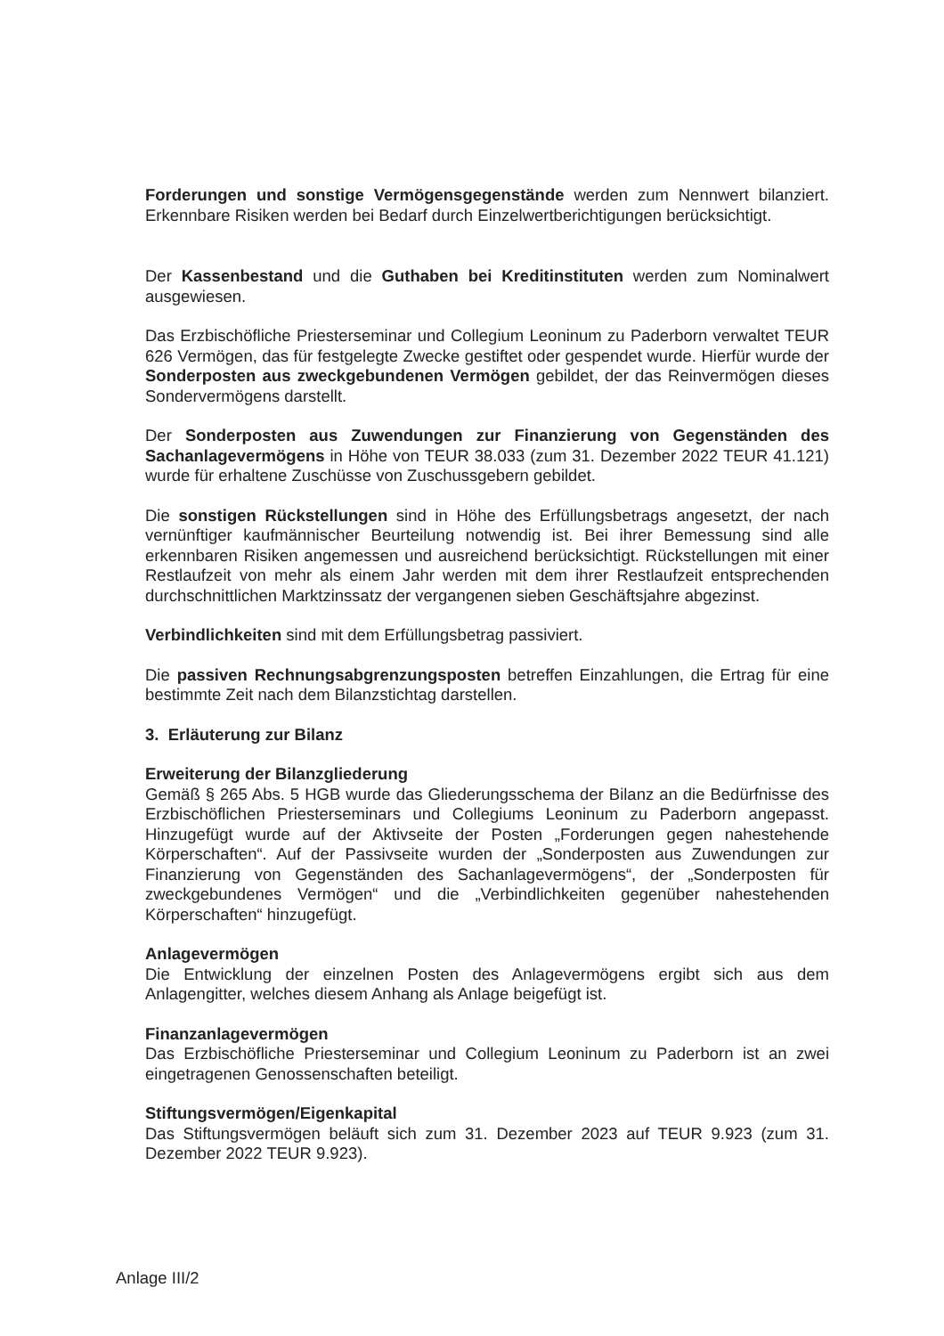Forderungen und sonstige Vermögensgegenstände werden zum Nennwert bilanziert. Erkennbare Risiken werden bei Bedarf durch Einzelwertberichtigungen berücksichtigt.
Der Kassenbestand und die Guthaben bei Kreditinstituten werden zum Nominalwert ausgewiesen.
Das Erzbischöfliche Priesterseminar und Collegium Leoninum zu Paderborn verwaltet TEUR 626 Vermögen, das für festgelegte Zwecke gestiftet oder gespendet wurde. Hierfür wurde der Sonderposten aus zweckgebundenen Vermögen gebildet, der das Reinvermögen dieses Sondervermögens darstellt.
Der Sonderposten aus Zuwendungen zur Finanzierung von Gegenständen des Sachanlagevermögens in Höhe von TEUR 38.033 (zum 31. Dezember 2022 TEUR 41.121) wurde für erhaltene Zuschüsse von Zuschussgebern gebildet.
Die sonstigen Rückstellungen sind in Höhe des Erfüllungsbetrags angesetzt, der nach vernünftiger kaufmännischer Beurteilung notwendig ist. Bei ihrer Bemessung sind alle erkennbaren Risiken angemessen und ausreichend berücksichtigt. Rückstellungen mit einer Restlaufzeit von mehr als einem Jahr werden mit dem ihrer Restlaufzeit entsprechenden durchschnittlichen Marktzinssatz der vergangenen sieben Geschäftsjahre abgezinst.
Verbindlichkeiten sind mit dem Erfüllungsbetrag passiviert.
Die passiven Rechnungsabgrenzungsposten betreffen Einzahlungen, die Ertrag für eine bestimmte Zeit nach dem Bilanzstichtag darstellen.
3. Erläuterung zur Bilanz
Erweiterung der Bilanzgliederung
Gemäß § 265 Abs. 5 HGB wurde das Gliederungsschema der Bilanz an die Bedürfnisse des Erzbischöflichen Priesterseminars und Collegiums Leoninum zu Paderborn angepasst. Hinzugefügt wurde auf der Aktivseite der Posten „Forderungen gegen nahestehende Körperschaften“. Auf der Passivseite wurden der „Sonderposten aus Zuwendungen zur Finanzierung von Gegenständen des Sachanlagevermögens“, der „Sonderposten für zweckgebundenes Vermögen“ und die „Verbindlichkeiten gegenüber nahestehenden Körperschaften“ hinzugefügt.
Anlagevermögen
Die Entwicklung der einzelnen Posten des Anlagevermögens ergibt sich aus dem Anlagengitter, welches diesem Anhang als Anlage beigefügt ist.
Finanzanlagevermögen
Das Erzbischöfliche Priesterseminar und Collegium Leoninum zu Paderborn ist an zwei eingetragenen Genossenschaften beteiligt.
Stiftungsvermögen/Eigenkapital
Das Stiftungsvermögen beläuft sich zum 31. Dezember 2023 auf TEUR 9.923 (zum 31. Dezember 2022 TEUR 9.923).
Anlage III/2